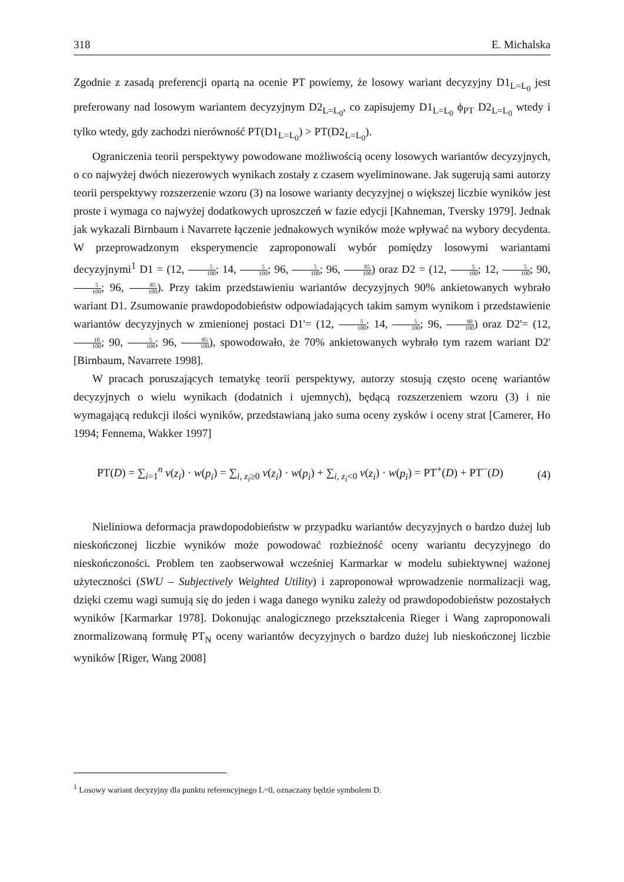318 E. Michalska
Zgodnie z zasadą preferencji opartą na ocenie PT powiemy, że losowy wariant decyzyjny D1<sub>L=L<sub>0</sub></sub> jest preferowany nad losowym wariantem decyzyjnym D2<sub>L=L<sub>0</sub></sub>, co zapisujemy D1<sub>L=L<sub>0</sub></sub> ϕ<sub>PT</sub> D2<sub>L=L<sub>0</sub></sub> wtedy i tylko wtedy, gdy zachodzi nierówność PT(D1<sub>L=L<sub>0</sub></sub>) > PT(D2<sub>L=L<sub>0</sub></sub>).
Ograniczenia teorii perspektywy powodowane możliwością oceny losowych wariantów decyzyjnych, o co najwyżej dwóch niezerowych wynikach zostały z czasem wyeliminowane. Jak sugerują sami autorzy teorii perspektywy rozszerzenie wzoru (3) na losowe warianty decyzyjnej o większej liczbie wyników jest proste i wymaga co najwyżej dodatkowych uproszczeń w fazie edycji [Kahneman, Tversky 1979]. Jednak jak wykazali Birnbaum i Navarrete łączenie jednakowych wyników może wpływać na wybory decydenta. W przeprowadzonym eksperymencie zaproponowali wybór pomiędzy losowymi wariantami decyzyjnymi<sup>1</sup> D1 = (12, 5 100; 14, 5 100; 96, 5 100; 96, 85 100) oraz D2 = (12, 5 100; 12, 5 100; 90, 5 100; 96, 85 100). Przy takim przedstawieniu wariantów decyzyjnych 90% ankietowanych wybrało wariant D1. Zsumowanie prawdopodobieństw odpowiadających takim samym wynikom i przedstawienie wariantów decyzyjnych w zmienionej postaci D1'= (12, 5 100; 14, 5 100; 96, 90 100) oraz D2'= (12, 10 100; 90, 5 100; 96, 85 100), spowodowało, że 70% ankietowanych wybrało tym razem wariant D2' [Birnbaum, Navarrete 1998].
W pracach poruszających tematykę teorii perspektywy, autorzy stosują często ocenę wariantów decyzyjnych o wielu wynikach (dodatnich i ujemnych), będącą rozszerzeniem wzoru (3) i nie wymagającą redukcji ilości wyników, przedstawianą jako suma oceny zysków i oceny strat [Camerer, Ho 1994; Fennema, Wakker 1997]
PT(D) = ∑<sub>i=1</sub><sup>n</sup> v(z<sub>i</sub>) · w(p<sub>i</sub>) = ∑<sub>i, z<sub>i</sub>≥0</sub> v(z<sub>i</sub>) · w(p<sub>i</sub>) + ∑<sub>i, z<sub>i</sub><0</sub> v(z<sub>i</sub>) · w(p<sub>i</sub>) = PT<sup>+</sup>(D) + PT<sup>−</sup>(D) (4)
Nieliniowa deformacja prawdopodobieństw w przypadku wariantów decyzyjnych o bardzo dużej lub nieskończonej liczbie wyników może powodować rozbieżność oceny wariantu decyzyjnego do nieskończoności. Problem ten zaobserwował wcześniej Karmarkar w modelu subiektywnej ważonej użyteczności (SWU – Subjectively Weighted Utility) i zaproponował wprowadzenie normalizacji wag, dzięki czemu wagi sumują się do jeden i waga danego wyniku zależy od prawdopodobieństw pozostałych wyników [Karmarkar 1978]. Dokonując analogicznego przekształcenia Rieger i Wang zaproponowali znormalizowaną formułę PT<sub>N</sub> oceny wariantów decyzyjnych o bardzo dużej lub nieskończonej liczbie wyników [Riger, Wang 2008]
<sup>1</sup> Losowy wariant decyzyjny dla punktu referencyjnego L=0, oznaczany będzie symbolem D.